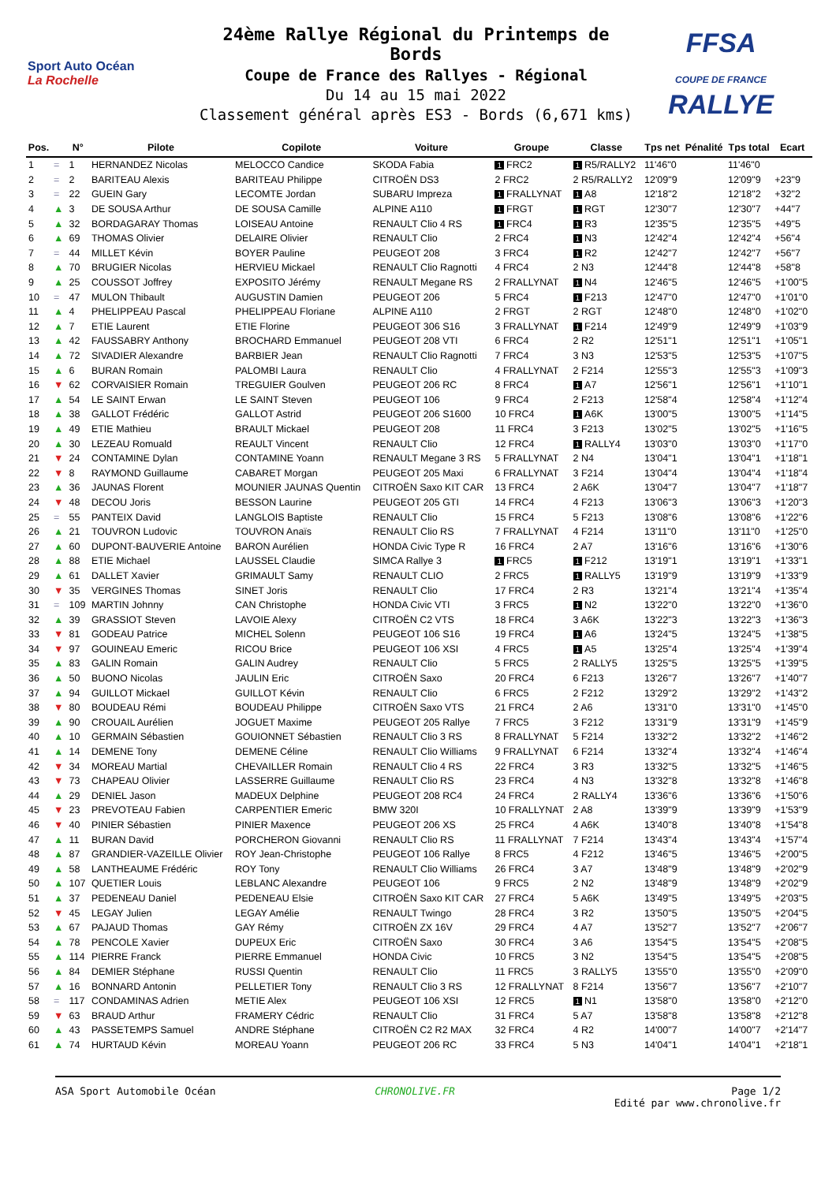Sport Auto Océan
La Rochelle
24ème Rallye Régional du Printemps de Bords
Coupe de France des Rallyes - Régional
Du 14 au 15 mai 2022
Classement général après ES3 - Bords (6,671 kms)
FFSA
COUPE DE FRANCE RALLYE
| Pos. | | N° | Pilote | Copilote | Voiture | Groupe | Classe | Tps net | Pénalité | Tps total | Ecart |
| --- | --- | --- | --- | --- | --- | --- | --- | --- | --- | --- | --- |
| 1 | = | 1 | HERNANDEZ Nicolas | MELOCCO Candice | SKODA Fabia | 1 FRC2 | 1 R5/RALLY2 | 11'46"0 | | 11'46"0 | |
| 2 | = | 2 | BARITEAU Alexis | BARITEAU Philippe | CITROËN DS3 | 2 FRC2 | 2 R5/RALLY2 | 12'09"9 | | 12'09"9 | +23"9 |
| 3 | = | 22 | GUEIN Gary | LECOMTE Jordan | SUBARU Impreza | 1 FRALLYNAT | 1 A8 | 12'18"2 | | 12'18"2 | +32"2 |
| 4 | ▲ | 3 | DE SOUSA Arthur | DE SOUSA Camille | ALPINE A110 | 1 FRGT | 1 RGT | 12'30"7 | | 12'30"7 | +44"7 |
| 5 | ▲ | 32 | BORDAGARAY Thomas | LOISEAU Antoine | RENAULT Clio 4 RS | 1 FRC4 | 1 R3 | 12'35"5 | | 12'35"5 | +49"5 |
| 6 | ▲ | 69 | THOMAS Olivier | DELAIRE Olivier | RENAULT Clio | 2 FRC4 | 1 N3 | 12'42"4 | | 12'42"4 | +56"4 |
| 7 | = | 44 | MILLET Kévin | BOYER Pauline | PEUGEOT 208 | 3 FRC4 | 1 R2 | 12'42"7 | | 12'42"7 | +56"7 |
| 8 | ▲ | 70 | BRUGIER Nicolas | HERVIEU Mickael | RENAULT Clio Ragnotti | 4 FRC4 | 2 N3 | 12'44"8 | | 12'44"8 | +58"8 |
| 9 | ▲ | 25 | COUSSOT Joffrey | EXPOSITO Jérémy | RENAULT Megane RS | 2 FRALLYNAT | 1 N4 | 12'46"5 | | 12'46"5 | +1'00"5 |
| 10 | = | 47 | MULON Thibault | AUGUSTIN Damien | PEUGEOT 206 | 5 FRC4 | 1 F213 | 12'47"0 | | 12'47"0 | +1'01"0 |
| 11 | ▲ | 4 | PHELIPPEAU Pascal | PHELIPPEAU Floriane | ALPINE A110 | 2 FRGT | 2 RGT | 12'48"0 | | 12'48"0 | +1'02"0 |
| 12 | ▲ | 7 | ETIE Laurent | ETIE Florine | PEUGEOT 306 S16 | 3 FRALLYNAT | 1 F214 | 12'49"9 | | 12'49"9 | +1'03"9 |
| 13 | ▲ | 42 | FAUSSABRY Anthony | BROCHARD Emmanuel | PEUGEOT 208 VTI | 6 FRC4 | 2 R2 | 12'51"1 | | 12'51"1 | +1'05"1 |
| 14 | ▲ | 72 | SIVADIER Alexandre | BARBIER Jean | RENAULT Clio Ragnotti | 7 FRC4 | 3 N3 | 12'53"5 | | 12'53"5 | +1'07"5 |
| 15 | ▲ | 6 | BURAN Romain | PALOMBI Laura | RENAULT Clio | 4 FRALLYNAT | 2 F214 | 12'55"3 | | 12'55"3 | +1'09"3 |
| 16 | ▼ | 62 | CORVAISIER Romain | TREGUIER Goulven | PEUGEOT 206 RC | 8 FRC4 | 1 A7 | 12'56"1 | | 12'56"1 | +1'10"1 |
| 17 | ▲ | 54 | LE SAINT Erwan | LE SAINT Steven | PEUGEOT 106 | 9 FRC4 | 2 F213 | 12'58"4 | | 12'58"4 | +1'12"4 |
| 18 | ▲ | 38 | GALLOT Frédéric | GALLOT Astrid | PEUGEOT 206 S1600 | 10 FRC4 | 1 A6K | 13'00"5 | | 13'00"5 | +1'14"5 |
| 19 | ▲ | 49 | ETIE Mathieu | BRAULT Mickael | PEUGEOT 208 | 11 FRC4 | 3 F213 | 13'02"5 | | 13'02"5 | +1'16"5 |
| 20 | ▲ | 30 | LEZEAU Romuald | REAULT Vincent | RENAULT Clio | 12 FRC4 | 1 RALLY4 | 13'03"0 | | 13'03"0 | +1'17"0 |
| 21 | ▼ | 24 | CONTAMINE Dylan | CONTAMINE Yoann | RENAULT Megane 3 RS | 5 FRALLYNAT | 2 N4 | 13'04"1 | | 13'04"1 | +1'18"1 |
| 22 | ▼ | 8 | RAYMOND Guillaume | CABARET Morgan | PEUGEOT 205 Maxi | 6 FRALLYNAT | 3 F214 | 13'04"4 | | 13'04"4 | +1'18"4 |
| 23 | ▲ | 36 | JAUNAS Florent | MOUNIER JAUNAS Quentin | CITROËN Saxo KIT CAR | 13 FRC4 | 2 A6K | 13'04"7 | | 13'04"7 | +1'18"7 |
| 24 | ▼ | 48 | DECOU Joris | BESSON Laurine | PEUGEOT 205 GTI | 14 FRC4 | 4 F213 | 13'06"3 | | 13'06"3 | +1'20"3 |
| 25 | = | 55 | PANTEIX David | LANGLOIS Baptiste | RENAULT Clio | 15 FRC4 | 5 F213 | 13'08"6 | | 13'08"6 | +1'22"6 |
| 26 | ▲ | 21 | TOUVRON Ludovic | TOUVRON Anaïs | RENAULT Clio RS | 7 FRALLYNAT | 4 F214 | 13'11"0 | | 13'11"0 | +1'25"0 |
| 27 | ▲ | 60 | DUPONT-BAUVERIE Antoine | BARON Aurélien | HONDA Civic Type R | 16 FRC4 | 2 A7 | 13'16"6 | | 13'16"6 | +1'30"6 |
| 28 | ▲ | 88 | ETIE Michael | LAUSSEL Claudie | SIMCA Rallye 3 | 1 FRC5 | 1 F212 | 13'19"1 | | 13'19"1 | +1'33"1 |
| 29 | ▲ | 61 | DALLET Xavier | GRIMAULT Samy | RENAULT CLIO | 2 FRC5 | 1 RALLY5 | 13'19"9 | | 13'19"9 | +1'33"9 |
| 30 | ▼ | 35 | VERGINES Thomas | SINET Joris | RENAULT Clio | 17 FRC4 | 2 R3 | 13'21"4 | | 13'21"4 | +1'35"4 |
| 31 | = | 109 | MARTIN Johnny | CAN Christophe | HONDA Civic VTI | 3 FRC5 | 1 N2 | 13'22"0 | | 13'22"0 | +1'36"0 |
| 32 | ▲ | 39 | GRASSIOT Steven | LAVOIE Alexy | CITROËN C2 VTS | 18 FRC4 | 3 A6K | 13'22"3 | | 13'22"3 | +1'36"3 |
| 33 | ▼ | 81 | GODEAU Patrice | MICHEL Solenn | PEUGEOT 106 S16 | 19 FRC4 | 1 A6 | 13'24"5 | | 13'24"5 | +1'38"5 |
| 34 | ▼ | 97 | GOUINEAU Emeric | RICOU Brice | PEUGEOT 106 XSI | 4 FRC5 | 1 A5 | 13'25"4 | | 13'25"4 | +1'39"4 |
| 35 | ▲ | 83 | GALIN Romain | GALIN Audrey | RENAULT Clio | 5 FRC5 | 2 RALLY5 | 13'25"5 | | 13'25"5 | +1'39"5 |
| 36 | ▲ | 50 | BUONO Nicolas | JAULIN Eric | CITROËN Saxo | 20 FRC4 | 6 F213 | 13'26"7 | | 13'26"7 | +1'40"7 |
| 37 | ▲ | 94 | GUILLOT Mickael | GUILLOT Kévin | RENAULT Clio | 6 FRC5 | 2 F212 | 13'29"2 | | 13'29"2 | +1'43"2 |
| 38 | ▼ | 80 | BOUDEAU Rémi | BOUDEAU Philippe | CITROËN Saxo VTS | 21 FRC4 | 2 A6 | 13'31"0 | | 13'31"0 | +1'45"0 |
| 39 | ▲ | 90 | CROUAIL Aurélien | JOGUET Maxime | PEUGEOT 205 Rallye | 7 FRC5 | 3 F212 | 13'31"9 | | 13'31"9 | +1'45"9 |
| 40 | ▲ | 10 | GERMAIN Sébastien | GOUIONNET Sébastien | RENAULT Clio 3 RS | 8 FRALLYNAT | 5 F214 | 13'32"2 | | 13'32"2 | +1'46"2 |
| 41 | ▲ | 14 | DEMENE Tony | DEMENE Céline | RENAULT Clio Williams | 9 FRALLYNAT | 6 F214 | 13'32"4 | | 13'32"4 | +1'46"4 |
| 42 | ▼ | 34 | MOREAU Martial | CHEVAILLER Romain | RENAULT Clio 4 RS | 22 FRC4 | 3 R3 | 13'32"5 | | 13'32"5 | +1'46"5 |
| 43 | ▼ | 73 | CHAPEAU Olivier | LASSERRE Guillaume | RENAULT Clio RS | 23 FRC4 | 4 N3 | 13'32"8 | | 13'32"8 | +1'46"8 |
| 44 | ▲ | 29 | DENIEL Jason | MADEUX Delphine | PEUGEOT 208 RC4 | 24 FRC4 | 2 RALLY4 | 13'36"6 | | 13'36"6 | +1'50"6 |
| 45 | ▼ | 23 | PREVOTEAU Fabien | CARPENTIER Emeric | BMW 320I | 10 FRALLYNAT | 2 A8 | 13'39"9 | | 13'39"9 | +1'53"9 |
| 46 | ▼ | 40 | PINIER Sébastien | PINIER Maxence | PEUGEOT 206 XS | 25 FRC4 | 4 A6K | 13'40"8 | | 13'40"8 | +1'54"8 |
| 47 | ▲ | 11 | BURAN David | PORCHERON Giovanni | RENAULT Clio RS | 11 FRALLYNAT | 7 F214 | 13'43"4 | | 13'43"4 | +1'57"4 |
| 48 | ▲ | 87 | GRANDIER-VAZEILLE Olivier | ROY Jean-Christophe | PEUGEOT 106 Rallye | 8 FRC5 | 4 F212 | 13'46"5 | | 13'46"5 | +2'00"5 |
| 49 | ▲ | 58 | LANTHEAUME Frédéric | ROY Tony | RENAULT Clio Williams | 26 FRC4 | 3 A7 | 13'48"9 | | 13'48"9 | +2'02"9 |
| 50 | ▲ | 107 | QUETIER Louis | LEBLANC Alexandre | PEUGEOT 106 | 9 FRC5 | 2 N2 | 13'48"9 | | 13'48"9 | +2'02"9 |
| 51 | ▲ | 37 | PEDENEAU Daniel | PEDENEAU Elsie | CITROËN Saxo KIT CAR | 27 FRC4 | 5 A6K | 13'49"5 | | 13'49"5 | +2'03"5 |
| 52 | ▼ | 45 | LEGAY Julien | LEGAY Amélie | RENAULT Twingo | 28 FRC4 | 3 R2 | 13'50"5 | | 13'50"5 | +2'04"5 |
| 53 | ▲ | 67 | PAJAUD Thomas | GAY Rémy | CITROËN ZX 16V | 29 FRC4 | 4 A7 | 13'52"7 | | 13'52"7 | +2'06"7 |
| 54 | ▲ | 78 | PENCOLE Xavier | DUPEUX Eric | CITROËN Saxo | 30 FRC4 | 3 A6 | 13'54"5 | | 13'54"5 | +2'08"5 |
| 55 | ▲ | 114 | PIERRE Franck | PIERRE Emmanuel | HONDA Civic | 10 FRC5 | 3 N2 | 13'54"5 | | 13'54"5 | +2'08"5 |
| 56 | ▲ | 84 | DEMIER Stéphane | RUSSI Quentin | RENAULT Clio | 11 FRC5 | 3 RALLY5 | 13'55"0 | | 13'55"0 | +2'09"0 |
| 57 | ▲ | 16 | BONNARD Antonin | PELLETIER Tony | RENAULT Clio 3 RS | 12 FRALLYNAT | 8 F214 | 13'56"7 | | 13'56"7 | +2'10"7 |
| 58 | = | 117 | CONDAMINAS Adrien | METIE Alex | PEUGEOT 106 XSI | 12 FRC5 | 1 N1 | 13'58"0 | | 13'58"0 | +2'12"0 |
| 59 | ▼ | 63 | BRAUD Arthur | FRAMERY Cédric | RENAULT Clio | 31 FRC4 | 5 A7 | 13'58"8 | | 13'58"8 | +2'12"8 |
| 60 | ▲ | 43 | PASSETEMPS Samuel | ANDRE Stéphane | CITROËN C2 R2 MAX | 32 FRC4 | 4 R2 | 14'00"7 | | 14'00"7 | +2'14"7 |
| 61 | ▲ | 74 | HURTAUD Kévin | MOREAU Yoann | PEUGEOT 206 RC | 33 FRC4 | 5 N3 | 14'04"1 | | 14'04"1 | +2'18"1 |
ASA Sport Automobile Océan CHRONOLIVE.FR Page 1/2
Edité par www.chronolive.fr